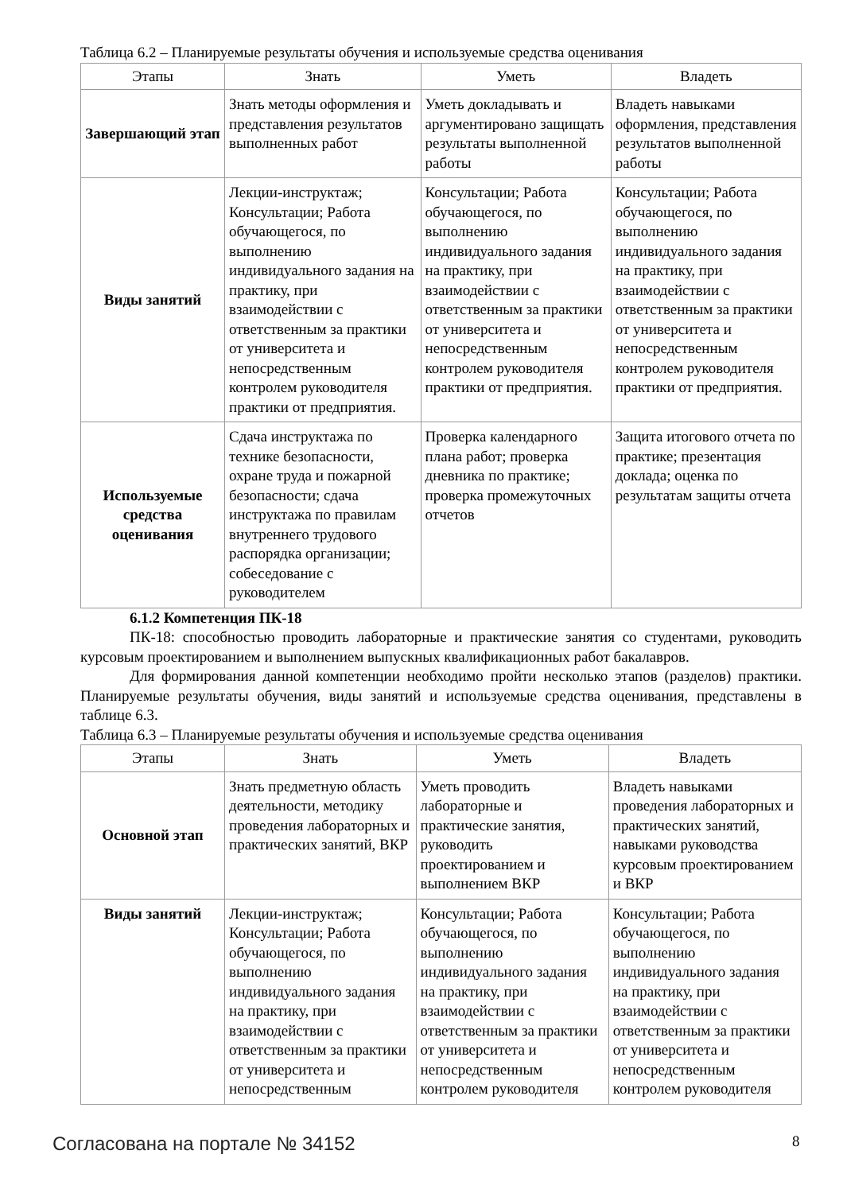Таблица 6.2 – Планируемые результаты обучения и используемые средства оценивания
| Этапы | Знать | Уметь | Владеть |
| --- | --- | --- | --- |
| Завершающий этап | Знать методы оформления и представления результатов выполненных работ | Уметь докладывать и аргументировано защищать результаты выполненной работы | Владеть навыками оформления, представления результатов выполненной работы |
| Виды занятий | Лекции-инструктаж; Консультации; Работа обучающегося, по выполнению индивидуального задания на практику, при взаимодействии с ответственным за практики от университета и непосредственным контролем руководителя практики от предприятия. | Консультации; Работа обучающегося, по выполнению индивидуального задания на практику, при взаимодействии с ответственным за практики от университета и непосредственным контролем руководителя практики от предприятия. | Консультации; Работа обучающегося, по выполнению индивидуального задания на практику, при взаимодействии с ответственным за практики от университета и непосредственным контролем руководителя практики от предприятия. |
| Используемые средства оценивания | Сдача инструктажа по технике безопасности, охране труда и пожарной безопасности; сдача инструктажа по правилам внутреннего трудового распорядка организации; собеседование с руководителем | Проверка календарного плана работ; проверка дневника по практике; проверка промежуточных отчетов | Защита итогового отчета по практике; презентация доклада; оценка по результатам защиты отчета |
6.1.2 Компетенция ПК-18
ПК-18: способностью проводить лабораторные и практические занятия со студентами, руководить курсовым проектированием и выполнением выпускных квалификационных работ бакалавров.
Для формирования данной компетенции необходимо пройти несколько этапов (разделов) практики. Планируемые результаты обучения, виды занятий и используемые средства оценивания, представлены в таблице 6.3.
Таблица 6.3 – Планируемые результаты обучения и используемые средства оценивания
| Этапы | Знать | Уметь | Владеть |
| --- | --- | --- | --- |
| Основной этап | Знать предметную область деятельности, методику проведения лабораторных и практических занятий, ВКР | Уметь проводить лабораторные и практические занятия, руководить проектированием и выполнением ВКР | Владеть навыками проведения лабораторных и практических занятий, навыками руководства курсовым проектированием и ВКР |
| Виды занятий | Лекции-инструктаж; Консультации; Работа обучающегося, по выполнению индивидуального задания на практику, при взаимодействии с ответственным за практики от университета и непосредственным | Консультации; Работа обучающегося, по выполнению индивидуального задания на практику, при взаимодействии с ответственным за практики от университета и непосредственным контролем руководителя | Консультации; Работа обучающегося, по выполнению индивидуального задания на практику, при взаимодействии с ответственным за практики от университета и непосредственным контролем руководителя |
Согласована на портале № 34152 8